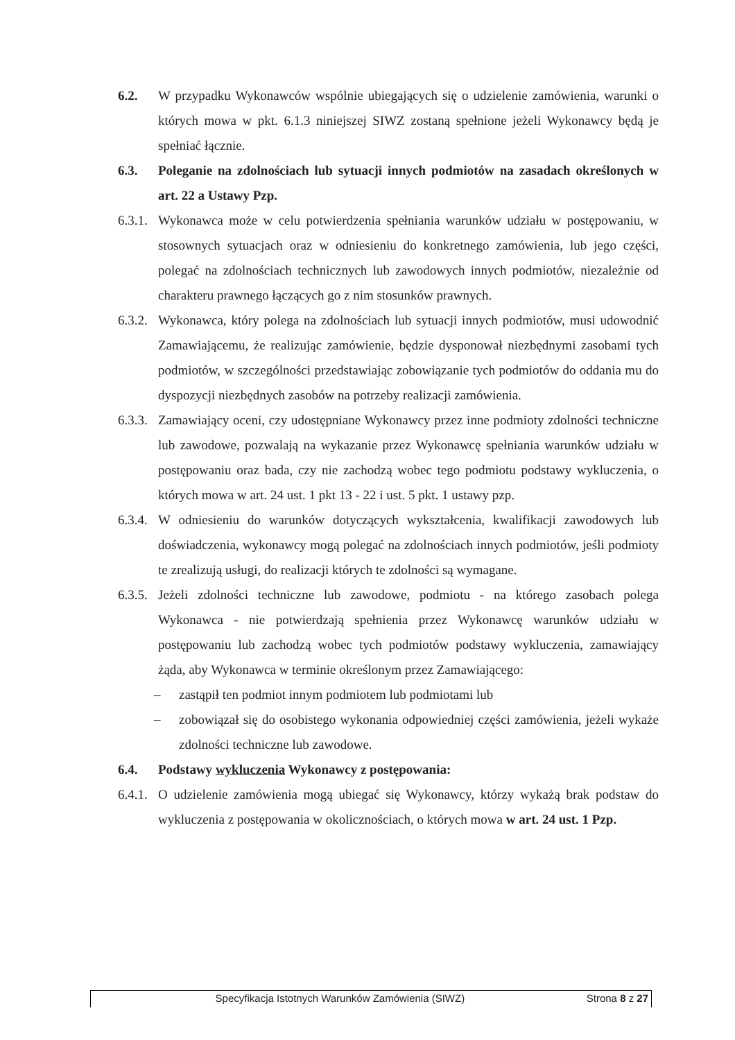6.2. W przypadku Wykonawców wspólnie ubiegających się o udzielenie zamówienia, warunki o których mowa w pkt. 6.1.3 niniejszej SIWZ zostaną spełnione jeżeli Wykonawcy będą je spełniać łącznie.
6.3. Poleganie na zdolnościach lub sytuacji innych podmiotów na zasadach określonych w art. 22 a Ustawy Pzp.
6.3.1. Wykonawca może w celu potwierdzenia spełniania warunków udziału w postępowaniu, w stosownych sytuacjach oraz w odniesieniu do konkretnego zamówienia, lub jego części, polegać na zdolnościach technicznych lub zawodowych innych podmiotów, niezależnie od charakteru prawnego łączących go z nim stosunków prawnych.
6.3.2. Wykonawca, który polega na zdolnościach lub sytuacji innych podmiotów, musi udowodnić Zamawiającemu, że realizując zamówienie, będzie dysponował niezbędnymi zasobami tych podmiotów, w szczególności przedstawiając zobowiązanie tych podmiotów do oddania mu do dyspozycji niezbędnych zasobów na potrzeby realizacji zamówienia.
6.3.3. Zamawiający oceni, czy udostępniane Wykonawcy przez inne podmioty zdolności techniczne lub zawodowe, pozwalają na wykazanie przez Wykonawcę spełniania warunków udziału w postępowaniu oraz bada, czy nie zachodzą wobec tego podmiotu podstawy wykluczenia, o których mowa w art. 24 ust. 1 pkt 13 - 22 i ust. 5 pkt. 1 ustawy pzp.
6.3.4. W odniesieniu do warunków dotyczących wykształcenia, kwalifikacji zawodowych lub doświadczenia, wykonawcy mogą polegać na zdolnościach innych podmiotów, jeśli podmioty te zrealizują usługi, do realizacji których te zdolności są wymagane.
6.3.5. Jeżeli zdolności techniczne lub zawodowe, podmiotu - na którego zasobach polega Wykonawca - nie potwierdzają spełnienia przez Wykonawcę warunków udziału w postępowaniu lub zachodzą wobec tych podmiotów podstawy wykluczenia, zamawiający żąda, aby Wykonawca w terminie określonym przez Zamawiającego:
– zastąpił ten podmiot innym podmiotem lub podmiotami lub
– zobowiązał się do osobistego wykonania odpowiedniej części zamówienia, jeżeli wykaże zdolności techniczne lub zawodowe.
6.4. Podstawy wykluczenia Wykonawcy z postępowania:
6.4.1. O udzielenie zamówienia mogą ubiegać się Wykonawcy, którzy wykażą brak podstaw do wykluczenia z postępowania w okolicznościach, o których mowa w art. 24 ust. 1 Pzp.
Specyfikacja Istotnych Warunków Zamówienia (SIWZ) Strona 8 z 27